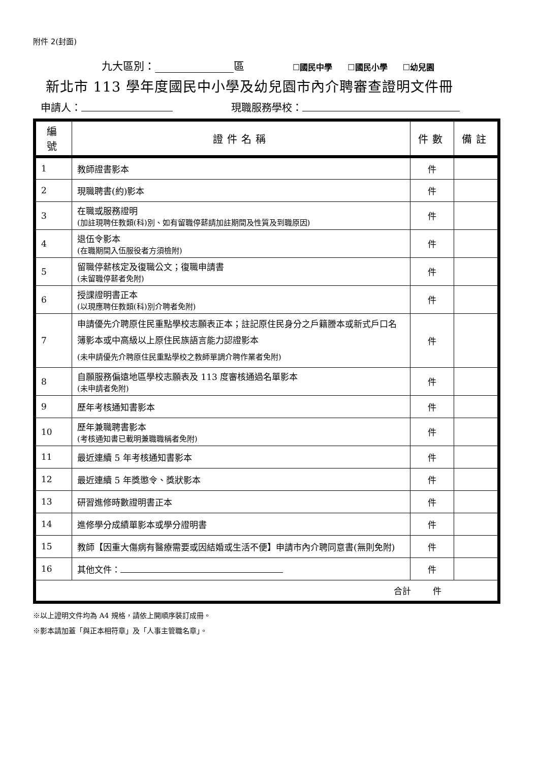附件 2(封面)
九大區別： 區 ☐國民中學 ☐國民小學 ☐幼兒園
新北市 113 學年度國民中小學及幼兒園市內介聘審查證明文件冊
申請人： 現職服務學校：
| 編號 | 證件名稱 | 件數 | 備註 |
| --- | --- | --- | --- |
| 1 | 教師證書影本 | 件 | |
| 2 | 現職聘書(約)影本 | 件 | |
| 3 | 在職或服務證明 (加註現聘任教類(科)別、如有留職停薪請加註期間及性質及到職原因) | 件 | |
| 4 | 退伍令影本 (在職期間入伍服役者方須檢附) | 件 | |
| 5 | 留職停薪核定及復職公文；復職申請書 (未留職停薪者免附) | 件 | |
| 6 | 授課證明書正本 (以現應聘任教類(科)別介聘者免附) | 件 | |
| 7 | 申請優先介聘原住民重點學校志願表正本；註記原住民身分之戶籍謄本或新式戶口名簿影本或中高級以上原住民族語言能力認證影本 (未申請優先介聘原住民重點學校之教師單調介聘作業者免附) | 件 | |
| 8 | 自願服務偏遠地區學校志願表及 113 度審核通過名單影本 (未申請者免附) | 件 | |
| 9 | 歷年考核通知書影本 | 件 | |
| 10 | 歷年兼職聘書影本 (考核通知書已載明兼職職稱者免附) | 件 | |
| 11 | 最近連續 5 年考核通知書影本 | 件 | |
| 12 | 最近連續 5 年獎懲令、獎狀影本 | 件 | |
| 13 | 研習進修時數證明書正本 | 件 | |
| 14 | 進修學分成績單影本或學分證明書 | 件 | |
| 15 | 教師【因重大傷病有醫療需要或因結婚或生活不便】申請市內介聘同意書(無則免附) | 件 | |
| 16 | 其他文件： | 件 | |
| 合計 件 | | | |
※以上證明文件均為 A4 規格，請依上開順序裝訂成冊。
※影本請加蓋「與正本相符章」及「人事主管職名章」。